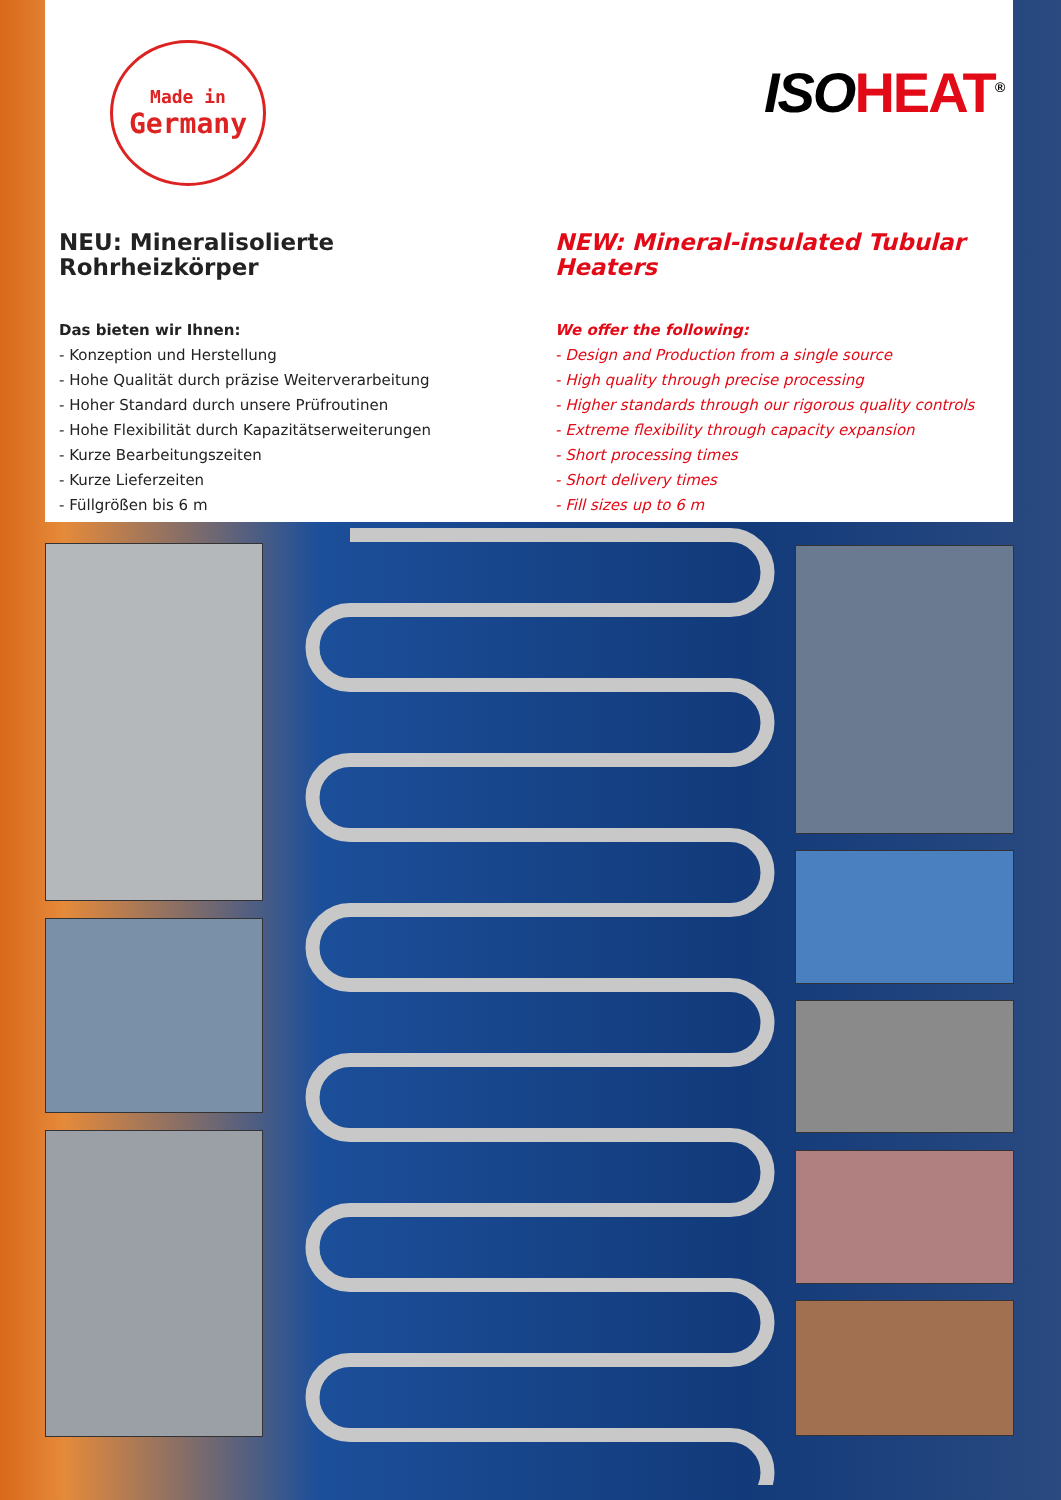Made in
Germany
ISOHEAT<sup>®</sup>
NEU: Mineralisolierte Rohrheizkörper
Das bieten wir Ihnen:
- Konzeption und Herstellung
- Hohe Qualität durch präzise Weiterverarbeitung
- Hoher Standard durch unsere Prüfroutinen
- Hohe Flexibilität durch Kapazitätserweiterungen
- Kurze Bearbeitungszeiten
- Kurze Lieferzeiten
- Füllgrößen bis 6 m
NEW: Mineral-insulated Tubular Heaters
We offer the following:
- Design and Production from a single source
- High quality through precise processing
- Higher standards through our rigorous quality controls
- Extreme flexibility through capacity expansion
- Short processing times
- Short delivery times
- Fill sizes up to 6 m